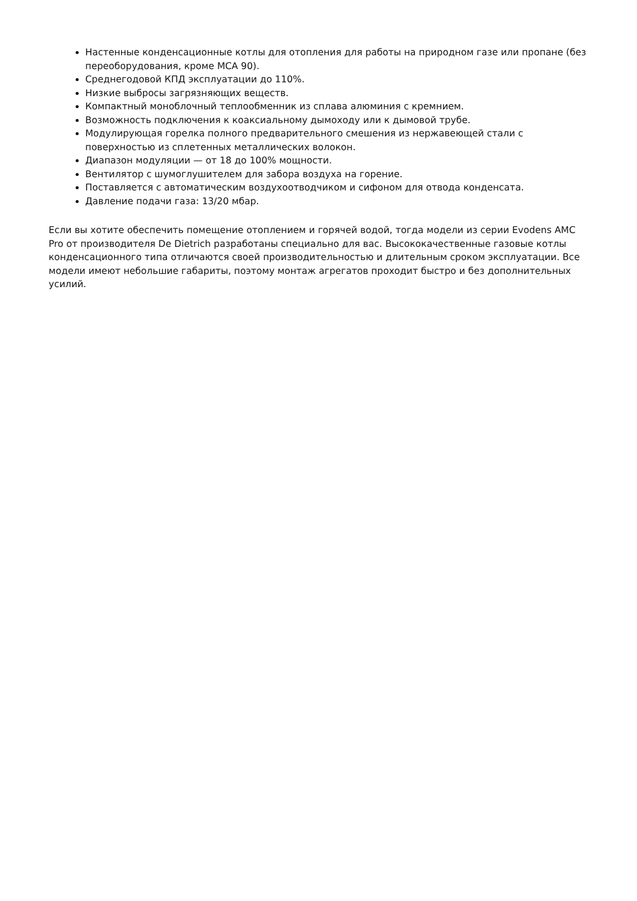Настенные конденсационные котлы для отопления для работы на природном газе или пропане (без переоборудования, кроме MCA 90).
Среднегодовой КПД эксплуатации до 110%.
Низкие выбросы загрязняющих веществ.
Компактный моноблочный теплообменник из сплава алюминия с кремнием.
Возможность подключения к коаксиальному дымоходу или к дымовой трубе.
Модулирующая горелка полного предварительного смешения из нержавеющей стали с поверхностью из сплетенных металлических волокон.
Диапазон модуляции — от 18 до 100% мощности.
Вентилятор с шумоглушителем для забора воздуха на горение.
Поставляется с автоматическим воздухоотводчиком и сифоном для отвода конденсата.
Давление подачи газа: 13/20 мбар.
Если вы хотите обеспечить помещение отоплением и горячей водой, тогда модели из серии Evodens AMC Pro от производителя De Dietrich разработаны специально для вас. Высококачественные газовые котлы конденсационного типа отличаются своей производительностью и длительным сроком эксплуатации. Все модели имеют небольшие габариты, поэтому монтаж агрегатов проходит быстро и без дополнительных усилий.